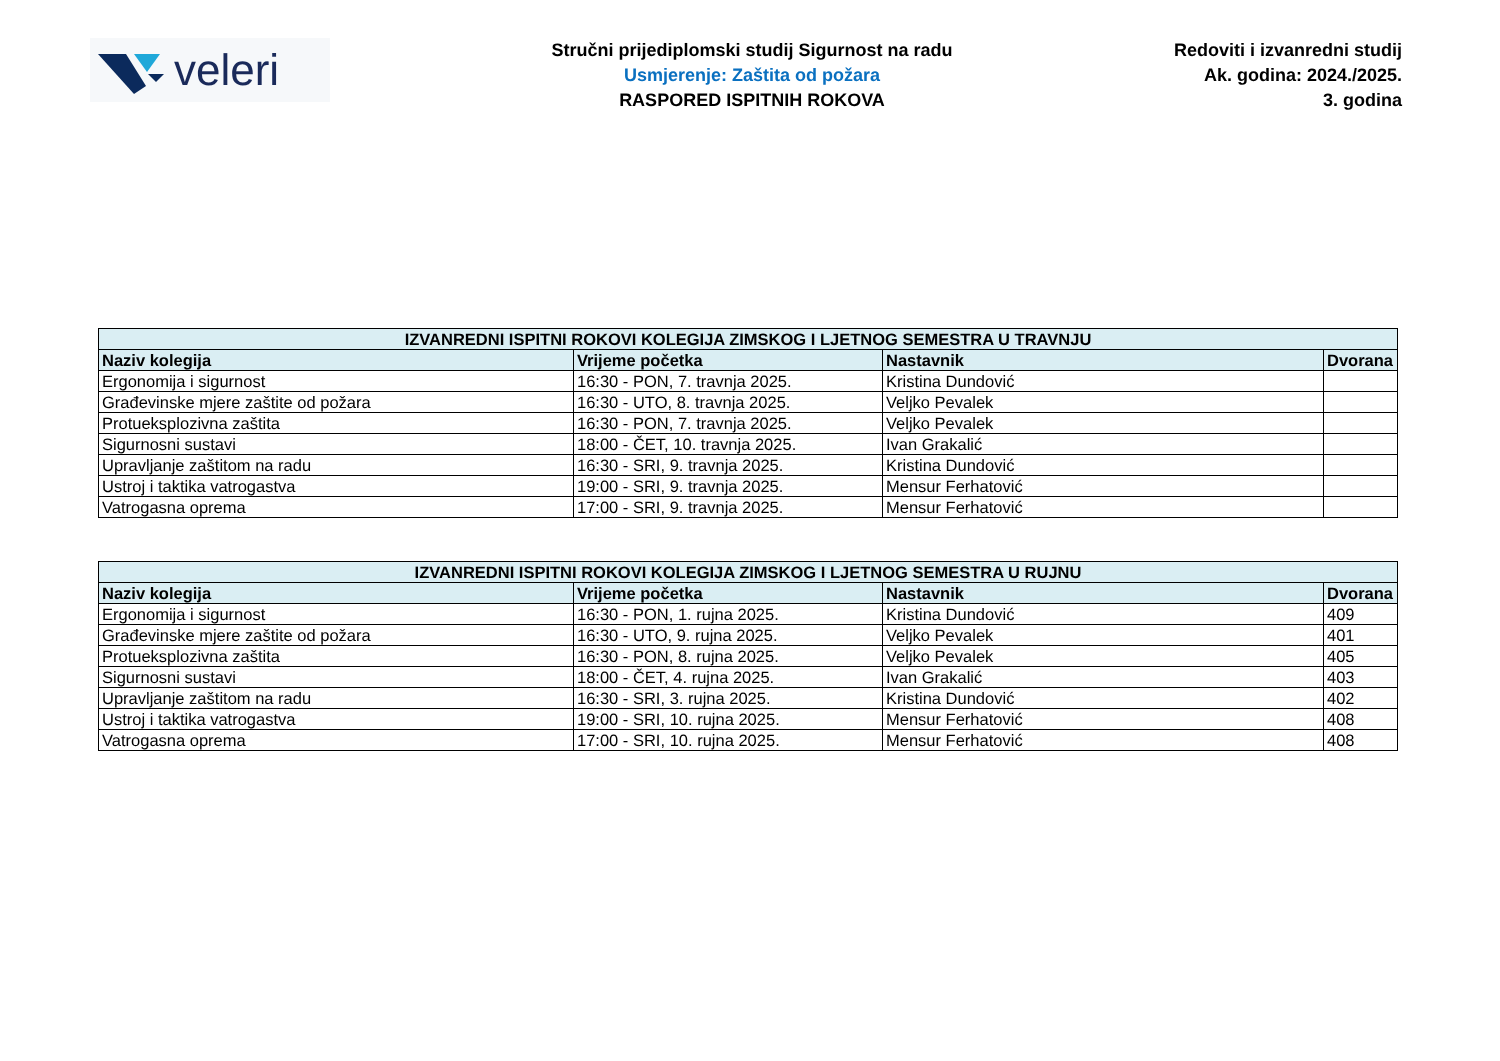veleri
Stručni prijediplomski studij Sigurnost na radu
Usmjerenje: Zaštita od požara
RASPORED ISPITNIH ROKOVA
Redoviti i izvanredni studij
Ak. godina: 2024./2025.
3. godina
| IZVANREDNI ISPITNI ROKOVI KOLEGIJA ZIMSKOG I LJETNOG SEMESTRA U TRAVNJU | | | |
| --- | --- | --- | --- |
| Naziv kolegija | Vrijeme početka | Nastavnik | Dvorana |
| Ergonomija i sigurnost | 16:30 - PON, 7. travnja 2025. | Kristina Dundović | |
| Građevinske mjere zaštite od požara | 16:30 - UTO, 8. travnja 2025. | Veljko Pevalek | |
| Protueksplozivna zaštita | 16:30 - PON, 7. travnja 2025. | Veljko Pevalek | |
| Sigurnosni sustavi | 18:00 - ČET, 10. travnja 2025. | Ivan Grakalić | |
| Upravljanje zaštitom na radu | 16:30 - SRI, 9. travnja 2025. | Kristina Dundović | |
| Ustroj i taktika vatrogastva | 19:00 - SRI, 9. travnja 2025. | Mensur Ferhatović | |
| Vatrogasna oprema | 17:00 - SRI, 9. travnja 2025. | Mensur Ferhatović | |
| IZVANREDNI ISPITNI ROKOVI KOLEGIJA ZIMSKOG I LJETNOG SEMESTRA U RUJNU | | | |
| --- | --- | --- | --- |
| Naziv kolegija | Vrijeme početka | Nastavnik | Dvorana |
| Ergonomija i sigurnost | 16:30 - PON, 1. rujna 2025. | Kristina Dundović | 409 |
| Građevinske mjere zaštite od požara | 16:30 - UTO, 9. rujna 2025. | Veljko Pevalek | 401 |
| Protueksplozivna zaštita | 16:30 - PON, 8. rujna 2025. | Veljko Pevalek | 405 |
| Sigurnosni sustavi | 18:00 - ČET, 4. rujna 2025. | Ivan Grakalić | 403 |
| Upravljanje zaštitom na radu | 16:30 - SRI, 3. rujna 2025. | Kristina Dundović | 402 |
| Ustroj i taktika vatrogastva | 19:00 - SRI, 10. rujna 2025. | Mensur Ferhatović | 408 |
| Vatrogasna oprema | 17:00 - SRI, 10. rujna 2025. | Mensur Ferhatović | 408 |